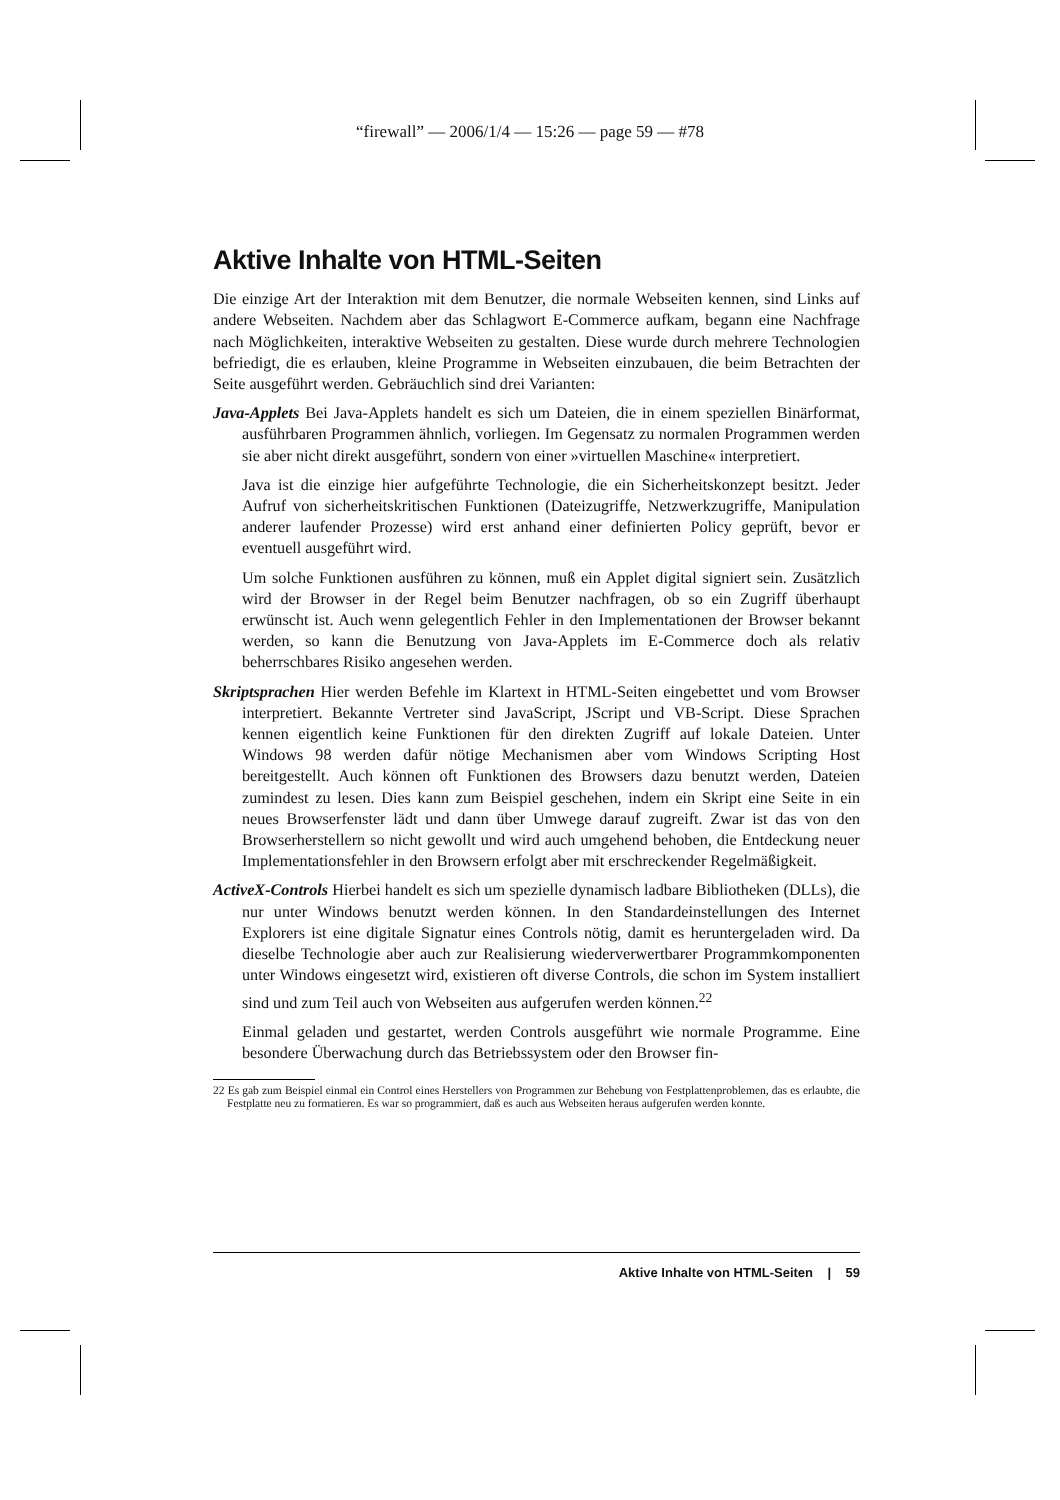“firewall” — 2006/1/4 — 15:26 — page 59 — #78
Aktive Inhalte von HTML-Seiten
Die einzige Art der Interaktion mit dem Benutzer, die normale Webseiten kennen, sind Links auf andere Webseiten. Nachdem aber das Schlagwort E-Commerce aufkam, begann eine Nachfrage nach Möglichkeiten, interaktive Webseiten zu gestalten. Diese wurde durch mehrere Technologien befriedigt, die es erlauben, kleine Programme in Webseiten einzubauen, die beim Betrachten der Seite ausgeführt werden. Gebräuchlich sind drei Varianten:
Java-Applets Bei Java-Applets handelt es sich um Dateien, die in einem speziellen Binärformat, ausführbaren Programmen ähnlich, vorliegen. Im Gegensatz zu normalen Programmen werden sie aber nicht direkt ausgeführt, sondern von einer »virtuellen Maschine« interpretiert.
Java ist die einzige hier aufgeführte Technologie, die ein Sicherheitskonzept besitzt. Jeder Aufruf von sicherheitskritischen Funktionen (Dateizugriffe, Netzwerkzugriffe, Manipulation anderer laufender Prozesse) wird erst anhand einer definierten Policy geprüft, bevor er eventuell ausgeführt wird.
Um solche Funktionen ausführen zu können, muß ein Applet digital signiert sein. Zusätzlich wird der Browser in der Regel beim Benutzer nachfragen, ob so ein Zugriff überhaupt erwünscht ist. Auch wenn gelegentlich Fehler in den Implementationen der Browser bekannt werden, so kann die Benutzung von Java-Applets im E-Commerce doch als relativ beherrschbares Risiko angesehen werden.
Skriptsprachen Hier werden Befehle im Klartext in HTML-Seiten eingebettet und vom Browser interpretiert. Bekannte Vertreter sind JavaScript, JScript und VB-Script. Diese Sprachen kennen eigentlich keine Funktionen für den direkten Zugriff auf lokale Dateien. Unter Windows 98 werden dafür nötige Mechanismen aber vom Windows Scripting Host bereitgestellt. Auch können oft Funktionen des Browsers dazu benutzt werden, Dateien zumindest zu lesen. Dies kann zum Beispiel geschehen, indem ein Skript eine Seite in ein neues Browserfenster lädt und dann über Umwege darauf zugreift. Zwar ist das von den Browserherstellern so nicht gewollt und wird auch umgehend behoben, die Entdeckung neuer Implementationsfehler in den Browsern erfolgt aber mit erschreckender Regelmäßigkeit.
ActiveX-Controls Hierbei handelt es sich um spezielle dynamisch ladbare Bibliotheken (DLLs), die nur unter Windows benutzt werden können. In den Standardeinstellungen des Internet Explorers ist eine digitale Signatur eines Controls nötig, damit es heruntergeladen wird. Da dieselbe Technologie aber auch zur Realisierung wiederverwertbarer Programmkomponenten unter Windows eingesetzt wird, existieren oft diverse Controls, die schon im System installiert sind und zum Teil auch von Webseiten aus aufgerufen werden können.<sup>22</sup>
Einmal geladen und gestartet, werden Controls ausgeführt wie normale Programme. Eine besondere Überwachung durch das Betriebssystem oder den Browser fin-
22 Es gab zum Beispiel einmal ein Control eines Herstellers von Programmen zur Behebung von Festplattenproblemen, das es erlaubte, die Festplatte neu zu formatieren. Es war so programmiert, daß es auch aus Webseiten heraus aufgerufen werden konnte.
Aktive Inhalte von HTML-Seiten | 59